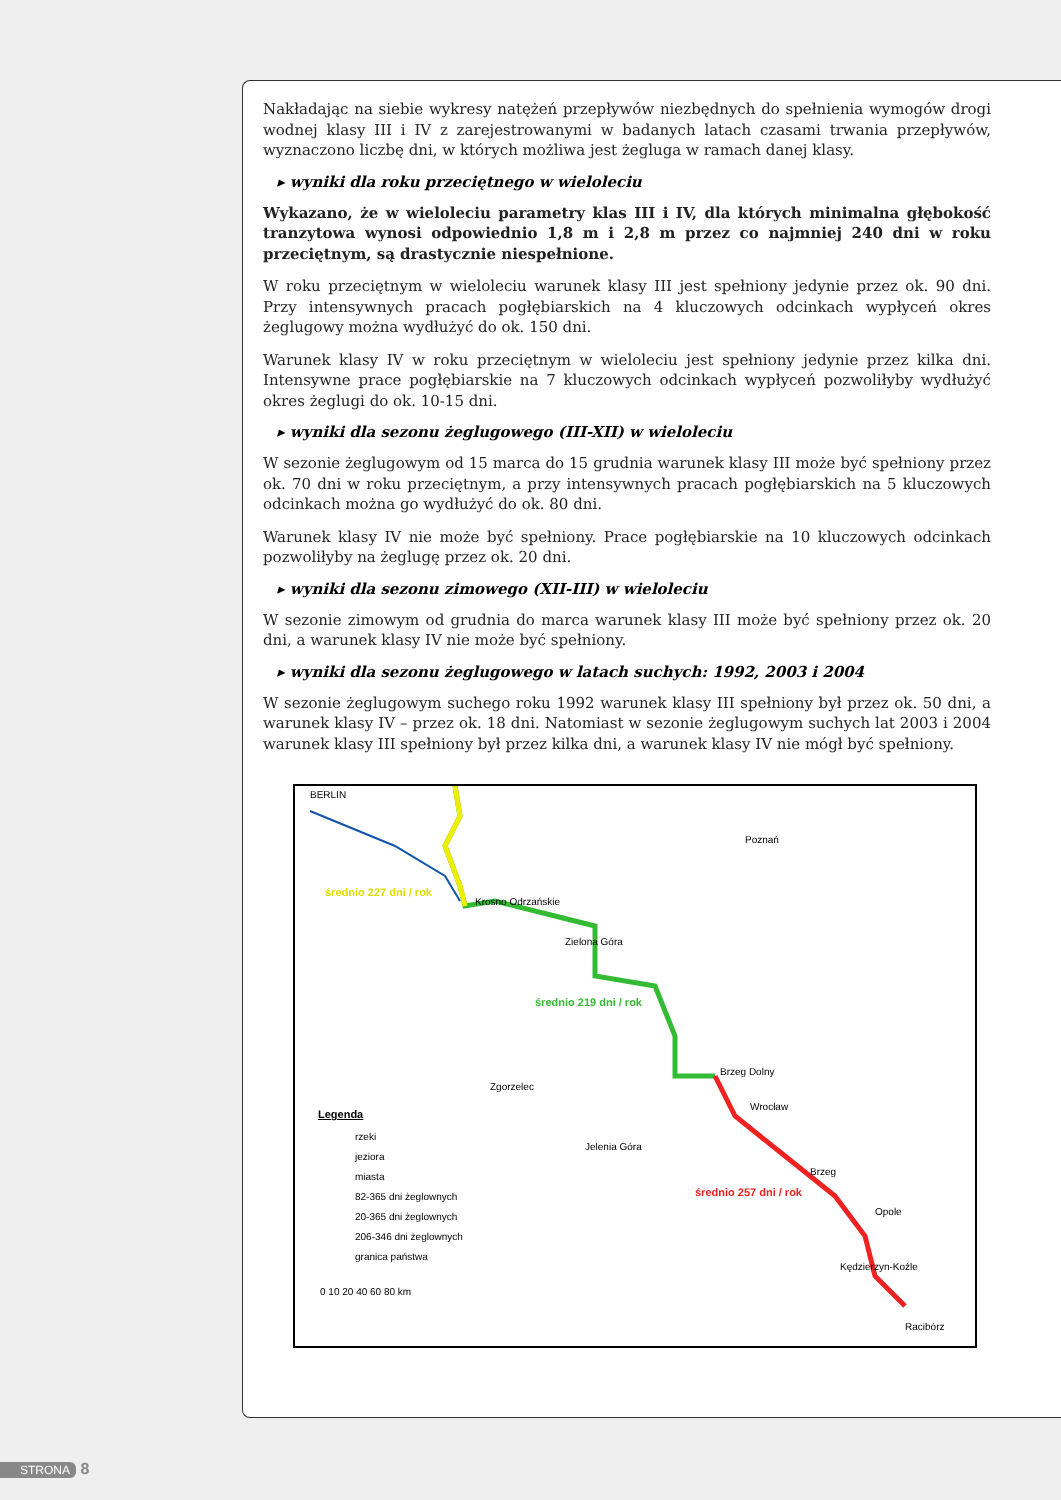Nakładając na siebie wykresy natężeń przepływów niezbędnych do spełnienia wymogów drogi wodnej klasy III i IV z zarejestrowanymi w badanych latach czasami trwania przepływów, wyznaczono liczbę dni, w których możliwa jest żegluga w ramach danej klasy.
▸ wyniki dla roku przeciętnego w wieloleciu
Wykazano, że w wieloleciu parametry klas III i IV, dla których minimalna głębokość tranzytowa wynosi odpowiednio 1,8 m i 2,8 m przez co najmniej 240 dni w roku przeciętnym, są drastycznie niespełnione.
W roku przeciętnym w wieloleciu warunek klasy III jest spełniony jedynie przez ok. 90 dni. Przy intensywnych pracach pogłębiarskich na 4 kluczowych odcinkach wypłyceń okres żeglugowy można wydłużyć do ok. 150 dni.
Warunek klasy IV w roku przeciętnym w wieloleciu jest spełniony jedynie przez kilka dni. Intensywne prace pogłębiarskie na 7 kluczowych odcinkach wypłyceń pozwoliłyby wydłużyć okres żeglugi do ok. 10-15 dni.
▸ wyniki dla sezonu żeglugowego (III-XII) w wieloleciu
W sezonie żeglugowym od 15 marca do 15 grudnia warunek klasy III może być spełniony przez ok. 70 dni w roku przeciętnym, a przy intensywnych pracach pogłębiarskich na 5 kluczowych odcinkach można go wydłużyć do ok. 80 dni.
Warunek klasy IV nie może być spełniony. Prace pogłębiarskie na 10 kluczowych odcinkach pozwoliłyby na żeglugę przez ok. 20 dni.
▸ wyniki dla sezonu zimowego (XII-III) w wieloleciu
W sezonie zimowym od grudnia do marca warunek klasy III może być spełniony przez ok. 20 dni, a warunek klasy IV nie może być spełniony.
▸ wyniki dla sezonu żeglugowego w latach suchych: 1992, 2003 i 2004
W sezonie żeglugowym suchego roku 1992 warunek klasy III spełniony był przez ok. 50 dni, a warunek klasy IV – przez ok. 18 dni. Natomiast w sezonie żeglugowym suchych lat 2003 i 2004 warunek klasy III spełniony był przez kilka dni, a warunek klasy IV nie mógł być spełniony.
BERLIN
średnio 227 dni / rok
Krosno Odrzańskie
Zielona Góra
Poznań
średnio 219 dni / rok
Brzeg Dolny
Wrocław
Zgorzelec
Jelenia Góra
Brzeg
średnio 257 dni / rok
Opole
Kędzierzyn-Koźle
Racibórz
Legenda
rzeki
jeziora
miasta
82-365 dni żeglownych
20-365 dni żeglownych
206-346 dni żeglownych
granica państwa
0 10 20 40 60 80 km
STRONA 8